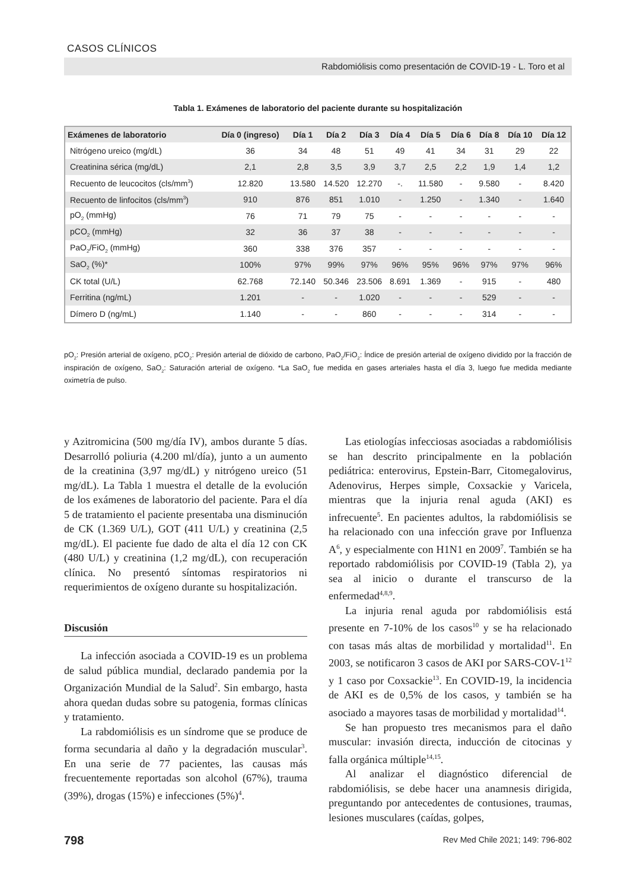CASOS CLÍNICOS
Rabdomiólisis como presentación de COVID-19 - L. Toro et al
Tabla 1. Exámenes de laboratorio del paciente durante su hospitalización
| Exámenes de laboratorio | Día 0 (ingreso) | Día 1 | Día 2 | Día 3 | Día 4 | Día 5 | Día 6 | Día 8 | Día 10 | Día 12 |
| --- | --- | --- | --- | --- | --- | --- | --- | --- | --- | --- |
| Nitrógeno ureico (mg/dL) | 36 | 34 | 48 | 51 | 49 | 41 | 34 | 31 | 29 | 22 |
| Creatinina sérica (mg/dL) | 2,1 | 2,8 | 3,5 | 3,9 | 3,7 | 2,5 | 2,2 | 1,9 | 1,4 | 1,2 |
| Recuento de leucocitos (cls/mm<sup>3</sup>) | 12.820 | 13.580 | 14.520 | 12.270 | -. | 11.580 | - | 9.580 | - | 8.420 |
| Recuento de linfocitos (cls/mm<sup>3</sup>) | 910 | 876 | 851 | 1.010 | - | 1.250 | - | 1.340 | - | 1.640 |
| pO<sub>2</sub> (mmHg) | 76 | 71 | 79 | 75 | - | - | - | - | - | - |
| pCO<sub>2</sub> (mmHg) | 32 | 36 | 37 | 38 | - | - | - | - | - | - |
| PaO<sub>2</sub>/FiO<sub>2</sub> (mmHg) | 360 | 338 | 376 | 357 | - | - | - | - | - | - |
| SaO<sub>2</sub> (%)* | 100% | 97% | 99% | 97% | 96% | 95% | 96% | 97% | 97% | 96% |
| CK total (U/L) | 62.768 | 72.140 | 50.346 | 23.506 | 8.691 | 1.369 | - | 915 | - | 480 |
| Ferritina (ng/mL) | 1.201 | - | - | 1.020 | - | - | - | 529 | - | - |
| Dímero D (ng/mL) | 1.140 | - | - | 860 | - | - | - | 314 | - | - |
pO<sub>2</sub>: Presión arterial de oxígeno, pCO<sub>2</sub>: Presión arterial de dióxido de carbono, PaO<sub>2</sub>/FiO<sub>2</sub>: Índice de presión arterial de oxígeno dividido por la fracción de inspiración de oxígeno, SaO<sub>2</sub>: Saturación arterial de oxígeno. *La SaO<sub>2</sub> fue medida en gases arteriales hasta el día 3, luego fue medida mediante oximetría de pulso.
y Azitromicina (500 mg/día IV), ambos durante 5 días. Desarrolló poliuria (4.200 ml/día), junto a un aumento de la creatinina (3,97 mg/dL) y nitrógeno ureico (51 mg/dL). La Tabla 1 muestra el detalle de la evolución de los exámenes de laboratorio del paciente. Para el día 5 de tratamiento el paciente presentaba una disminución de CK (1.369 U/L), GOT (411 U/L) y creatinina (2,5 mg/dL). El paciente fue dado de alta el día 12 con CK (480 U/L) y creatinina (1,2 mg/dL), con recuperación clínica. No presentó síntomas respiratorios ni requerimientos de oxígeno durante su hospitalización.
Discusión
La infección asociada a COVID-19 es un problema de salud pública mundial, declarado pandemia por la Organización Mundial de la Salud<sup>2</sup>. Sin embargo, hasta ahora quedan dudas sobre su patogenia, formas clínicas y tratamiento.
La rabdomiólisis es un síndrome que se produce de forma secundaria al daño y la degradación muscular<sup>3</sup>. En una serie de 77 pacientes, las causas más frecuentemente reportadas son alcohol (67%), trauma (39%), drogas (15%) e infecciones (5%)<sup>4</sup>.
Las etiologías infecciosas asociadas a rabdomiólisis se han descrito principalmente en la población pediátrica: enterovirus, Epstein-Barr, Citomegalovirus, Adenovirus, Herpes simple, Coxsackie y Varicela, mientras que la injuria renal aguda (AKI) es infrecuente<sup>5</sup>. En pacientes adultos, la rabdomiólisis se ha relacionado con una infección grave por Influenza A<sup>6</sup>, y especialmente con H1N1 en 2009<sup>7</sup>. También se ha reportado rabdomiólisis por COVID-19 (Tabla 2), ya sea al inicio o durante el transcurso de la enfermedad<sup>4,8,9</sup>.
La injuria renal aguda por rabdomiólisis está presente en 7-10% de los casos<sup>10</sup> y se ha relacionado con tasas más altas de morbilidad y mortalidad<sup>11</sup>. En 2003, se notificaron 3 casos de AKI por SARS-COV-1<sup>12</sup> y 1 caso por Coxsackie<sup>13</sup>. En COVID-19, la incidencia de AKI es de 0,5% de los casos, y también se ha asociado a mayores tasas de morbilidad y mortalidad<sup>14</sup>.
Se han propuesto tres mecanismos para el daño muscular: invasión directa, inducción de citocinas y falla orgánica múltiple<sup>14,15</sup>.
Al analizar el diagnóstico diferencial de rabdomiólisis, se debe hacer una anamnesis dirigida, preguntando por antecedentes de contusiones, traumas, lesiones musculares (caídas, golpes,
798
Rev Med Chile 2021; 149: 796-802